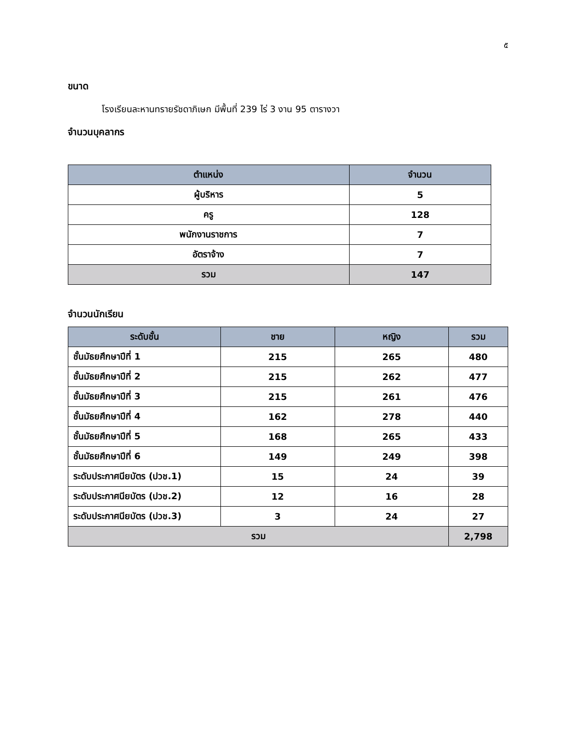๕
ขนาด
โรงเรียนละหานทรายรัชดาภิเษก มีพื้นที่ 239 ไร่ 3 งาน 95 ตารางวา
จำนวนบุคลากร
| ตำแหน่ง | จำนวน |
| --- | --- |
| ผู้บริหาร | 5 |
| ครู | 128 |
| พนักงานราชการ | 7 |
| อัตราจ้าง | 7 |
| รวม | 147 |
จำนวนนักเรียน
| ระดับชั้น | ชาย | หญิง | รวม |
| --- | --- | --- | --- |
| ชั้นมัธยศึกษาปีที่ 1 | 215 | 265 | 480 |
| ชั้นมัธยศึกษาปีที่ 2 | 215 | 262 | 477 |
| ชั้นมัธยศึกษาปีที่ 3 | 215 | 261 | 476 |
| ชั้นมัธยศึกษาปีที่ 4 | 162 | 278 | 440 |
| ชั้นมัธยศึกษาปีที่ 5 | 168 | 265 | 433 |
| ชั้นมัธยศึกษาปีที่ 6 | 149 | 249 | 398 |
| ระดับประกาศนียบัตร (ปวช.1) | 15 | 24 | 39 |
| ระดับประกาศนียบัตร (ปวช.2) | 12 | 16 | 28 |
| ระดับประกาศนียบัตร (ปวช.3) | 3 | 24 | 27 |
| รวม | | | 2,798 |